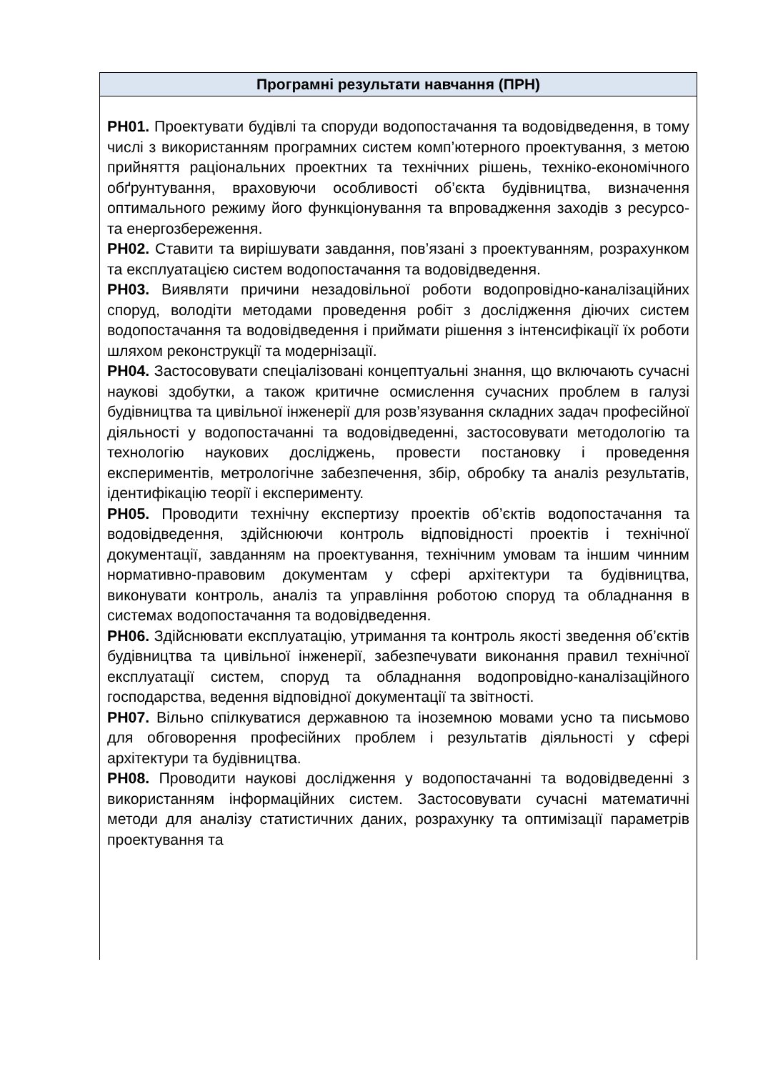| Програмні результати навчання (ПРН) |
| --- |
| РН01. Проектувати будівлі та споруди водопостачання та водовідведення, в тому числі з використанням програмних систем комп’ютерного проектування, з метою прийняття раціональних проектних та технічних рішень, техніко-економічного обґрунтування, враховуючи особливості об’єкта будівництва, визначення оптимального режиму його функціонування та впровадження заходів з ресурсо- та енергозбереження. РН02. Ставити та вирішувати завдання, пов’язані з проектуванням, розрахунком та експлуатацією систем водопостачання та водовідведення. РН03. Виявляти причини незадовільної роботи водопровідно-каналізаційних споруд, володіти методами проведення робіт з дослідження діючих систем водопостачання та водовідведення і приймати рішення з інтенсифікації їх роботи шляхом реконструкції та модернізації. РН04. Застосовувати спеціалізовані концептуальні знання, що включають сучасні наукові здобутки, а також критичне осмислення сучасних проблем в галузі будівництва та цивільної інженерії для розв’язування складних задач професійної діяльності у водопостачанні та водовідведенні, застосовувати методологію та технологію наукових досліджень, провести постановку і проведення експериментів, метрологічне забезпечення, збір, обробку та аналіз результатів, ідентифікацію теорії і експерименту. РН05. Проводити технічну експертизу проектів об’єктів водопостачання та водовідведення, здійснюючи контроль відповідності проектів і технічної документації, завданням на проектування, технічним умовам та іншим чинним нормативно-правовим документам у сфері архітектури та будівництва, виконувати контроль, аналіз та управління роботою споруд та обладнання в системах водопостачання та водовідведення. РН06. Здійснювати експлуатацію, утримання та контроль якості зведення об’єктів будівництва та цивільної інженерії, забезпечувати виконання правил технічної експлуатації систем, споруд та обладнання водопровідно-каналізаційного господарства, ведення відповідної документації та звітності. РН07. Вільно спілкуватися державною та іноземною мовами усно та письмово для обговорення професійних проблем і результатів діяльності у сфері архітектури та будівництва. РН08. Проводити наукові дослідження у водопостачанні та водовідведенні з використанням інформаційних систем. Застосовувати сучасні математичні методи для аналізу статистичних даних, розрахунку та оптимізації параметрів проектування та |